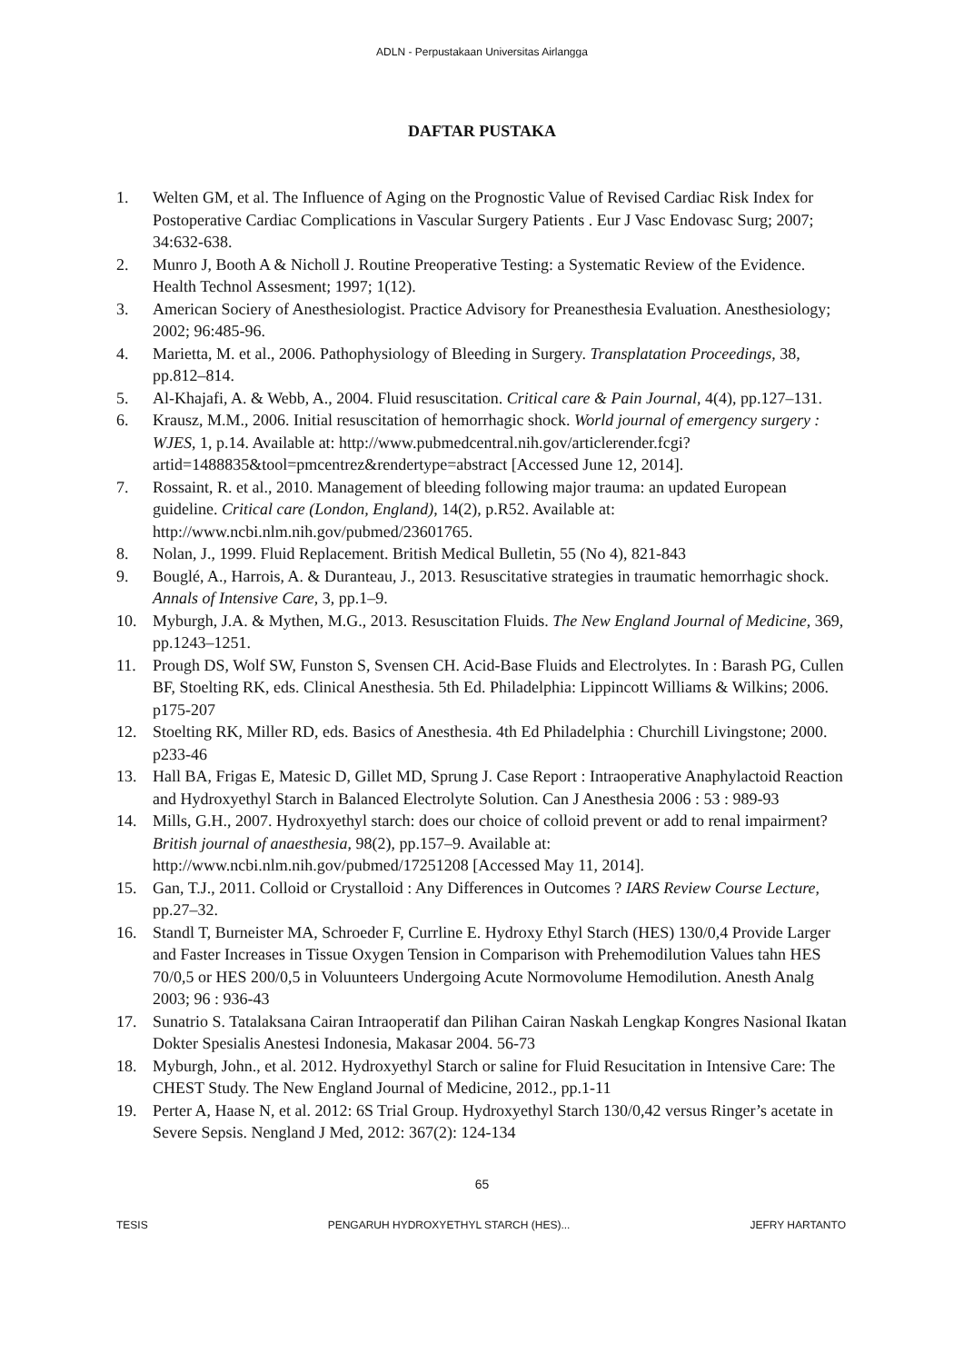ADLN - Perpustakaan Universitas Airlangga
DAFTAR PUSTAKA
1. Welten GM, et al. The Influence of Aging on the Prognostic Value of Revised Cardiac Risk Index for Postoperative Cardiac Complications in Vascular Surgery Patients . Eur J Vasc Endovasc Surg; 2007; 34:632-638.
2. Munro J, Booth A & Nicholl J. Routine Preoperative Testing: a Systematic Review of the Evidence. Health Technol Assesment; 1997; 1(12).
3. American Sociery of Anesthesiologist. Practice Advisory for Preanesthesia Evaluation. Anesthesiology; 2002; 96:485-96.
4. Marietta, M. et al., 2006. Pathophysiology of Bleeding in Surgery. Transplatation Proceedings, 38, pp.812–814.
5. Al-Khajafi, A. & Webb, A., 2004. Fluid resuscitation. Critical care & Pain Journal, 4(4), pp.127–131.
6. Krausz, M.M., 2006. Initial resuscitation of hemorrhagic shock. World journal of emergency surgery : WJES, 1, p.14. Available at: http://www.pubmedcentral.nih.gov/articlerender.fcgi?artid=1488835&tool=pmcentrez&rendertype=abstract [Accessed June 12, 2014].
7. Rossaint, R. et al., 2010. Management of bleeding following major trauma: an updated European guideline. Critical care (London, England), 14(2), p.R52. Available at: http://www.ncbi.nlm.nih.gov/pubmed/23601765.
8. Nolan, J., 1999. Fluid Replacement. British Medical Bulletin, 55 (No 4), 821-843
9. Bouglé, A., Harrois, A. & Duranteau, J., 2013. Resuscitative strategies in traumatic hemorrhagic shock. Annals of Intensive Care, 3, pp.1–9.
10. Myburgh, J.A. & Mythen, M.G., 2013. Resuscitation Fluids. The New England Journal of Medicine, 369, pp.1243–1251.
11. Prough DS, Wolf SW, Funston S, Svensen CH. Acid-Base Fluids and Electrolytes. In : Barash PG, Cullen BF, Stoelting RK, eds. Clinical Anesthesia. 5th Ed. Philadelphia: Lippincott Williams & Wilkins; 2006. p175-207
12. Stoelting RK, Miller RD, eds. Basics of Anesthesia. 4th Ed Philadelphia : Churchill Livingstone; 2000. p233-46
13. Hall BA, Frigas E, Matesic D, Gillet MD, Sprung J. Case Report : Intraoperative Anaphylactoid Reaction and Hydroxyethyl Starch in Balanced Electrolyte Solution. Can J Anesthesia 2006 : 53 : 989-93
14. Mills, G.H., 2007. Hydroxyethyl starch: does our choice of colloid prevent or add to renal impairment? British journal of anaesthesia, 98(2), pp.157–9. Available at: http://www.ncbi.nlm.nih.gov/pubmed/17251208 [Accessed May 11, 2014].
15. Gan, T.J., 2011. Colloid or Crystalloid : Any Differences in Outcomes ? IARS Review Course Lecture, pp.27–32.
16. Standl T, Burneister MA, Schroeder F, Currline E. Hydroxy Ethyl Starch (HES) 130/0,4 Provide Larger and Faster Increases in Tissue Oxygen Tension in Comparison with Prehemodilution Values tahn HES 70/0,5 or HES 200/0,5 in Voluunteers Undergoing Acute Normovolume Hemodilution. Anesth Analg 2003; 96 : 936-43
17. Sunatrio S. Tatalaksana Cairan Intraoperatif dan Pilihan Cairan Naskah Lengkap Kongres Nasional Ikatan Dokter Spesialis Anestesi Indonesia, Makasar 2004. 56-73
18. Myburgh, John., et al. 2012. Hydroxyethyl Starch or saline for Fluid Resucitation in Intensive Care: The CHEST Study. The New England Journal of Medicine, 2012., pp.1-11
19. Perter A, Haase N, et al. 2012: 6S Trial Group. Hydroxyethyl Starch 130/0,42 versus Ringer’s acetate in Severe Sepsis. Nengland J Med, 2012: 367(2): 124-134
65
TESIS PENGARUH HYDROXYETHYL STARCH (HES)... JEFRY HARTANTO